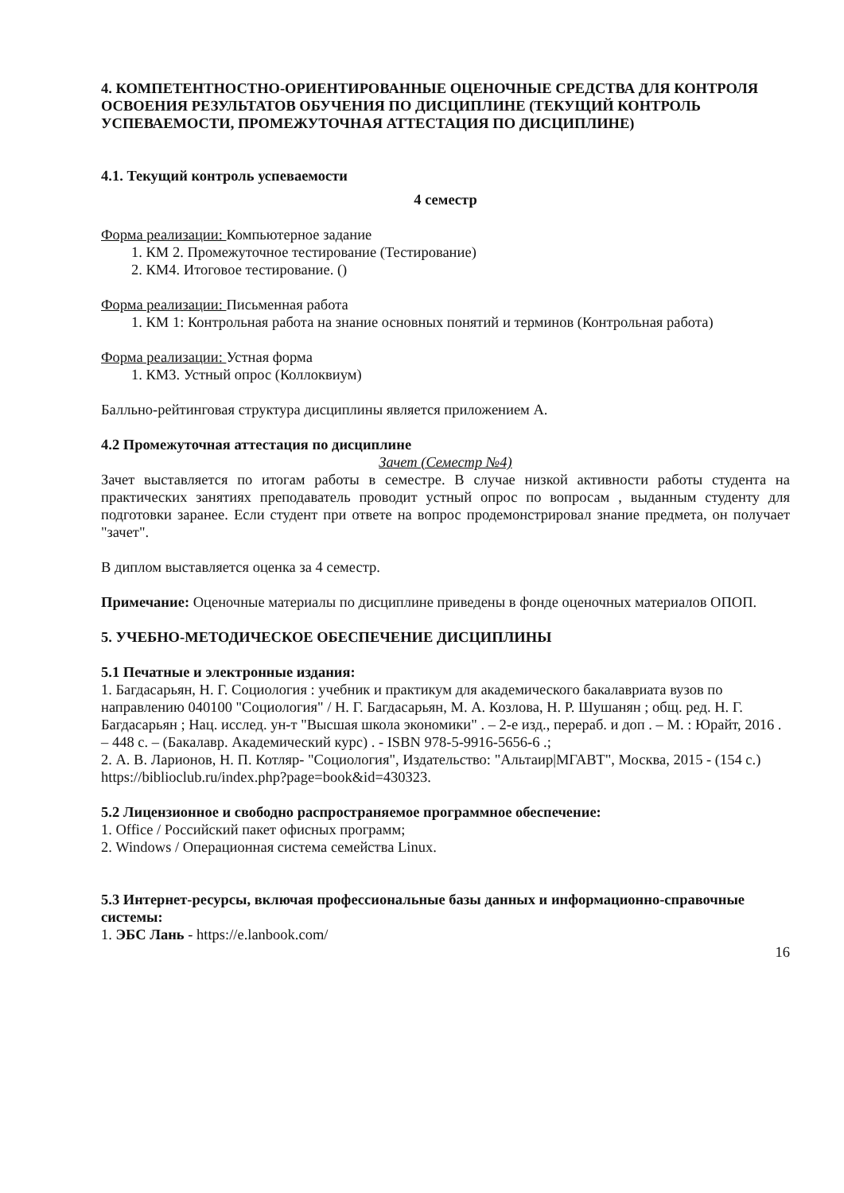4. КОМПЕТЕНТНОСТНО-ОРИЕНТИРОВАННЫЕ ОЦЕНОЧНЫЕ СРЕДСТВА ДЛЯ КОНТРОЛЯ ОСВОЕНИЯ РЕЗУЛЬТАТОВ ОБУЧЕНИЯ ПО ДИСЦИПЛИНЕ (ТЕКУЩИЙ КОНТРОЛЬ УСПЕВАЕМОСТИ, ПРОМЕЖУТОЧНАЯ АТТЕСТАЦИЯ ПО ДИСЦИПЛИНЕ)
4.1. Текущий контроль успеваемости
4 семестр
Форма реализации: Компьютерное задание
1. КМ 2. Промежуточное тестирование (Тестирование)
2. КМ4. Итоговое тестирование. ()
Форма реализации: Письменная работа
1. КМ 1: Контрольная работа на знание основных понятий и терминов (Контрольная работа)
Форма реализации: Устная форма
1. КМ3. Устный опрос (Коллоквиум)
Балльно-рейтинговая структура дисциплины является приложением А.
4.2 Промежуточная аттестация по дисциплине
Зачет (Семестр №4)
Зачет выставляется по итогам работы в семестре. В случае низкой активности работы студента на практических занятиях преподаватель проводит устный опрос по вопросам , выданным студенту для подготовки заранее. Если студент при ответе на вопрос продемонстрировал знание предмета, он получает "зачет".
В диплом выставляется оценка за 4 семестр.
Примечание: Оценочные материалы по дисциплине приведены в фонде оценочных материалов ОПОП.
5. УЧЕБНО-МЕТОДИЧЕСКОЕ ОБЕСПЕЧЕНИЕ ДИСЦИПЛИНЫ
5.1 Печатные и электронные издания:
1. Багдасарьян, Н. Г. Социология : учебник и практикум для академического бакалавриата вузов по направлению 040100 "Социология" / Н. Г. Багдасарьян, М. А. Козлова, Н. Р. Шушанян ; общ. ред. Н. Г. Багдасарьян ; Нац. исслед. ун-т "Высшая школа экономики" . – 2-е изд., перераб. и доп . – М. : Юрайт, 2016 . – 448 с. – (Бакалавр. Академический курс) . - ISBN 978-5-9916-5656-6 .;
2. А. В. Ларионов, Н. П. Котляр- "Социология", Издательство: "Альтаир|МГАВТ", Москва, 2015 - (154 с.)
https://biblioclub.ru/index.php?page=book&id=430323.
5.2 Лицензионное и свободно распространяемое программное обеспечение:
1. Office / Российский пакет офисных программ;
2. Windows / Операционная система семейства Linux.
5.3 Интернет-ресурсы, включая профессиональные базы данных и информационно-справочные системы:
1. ЭБС Лань - https://e.lanbook.com/
16